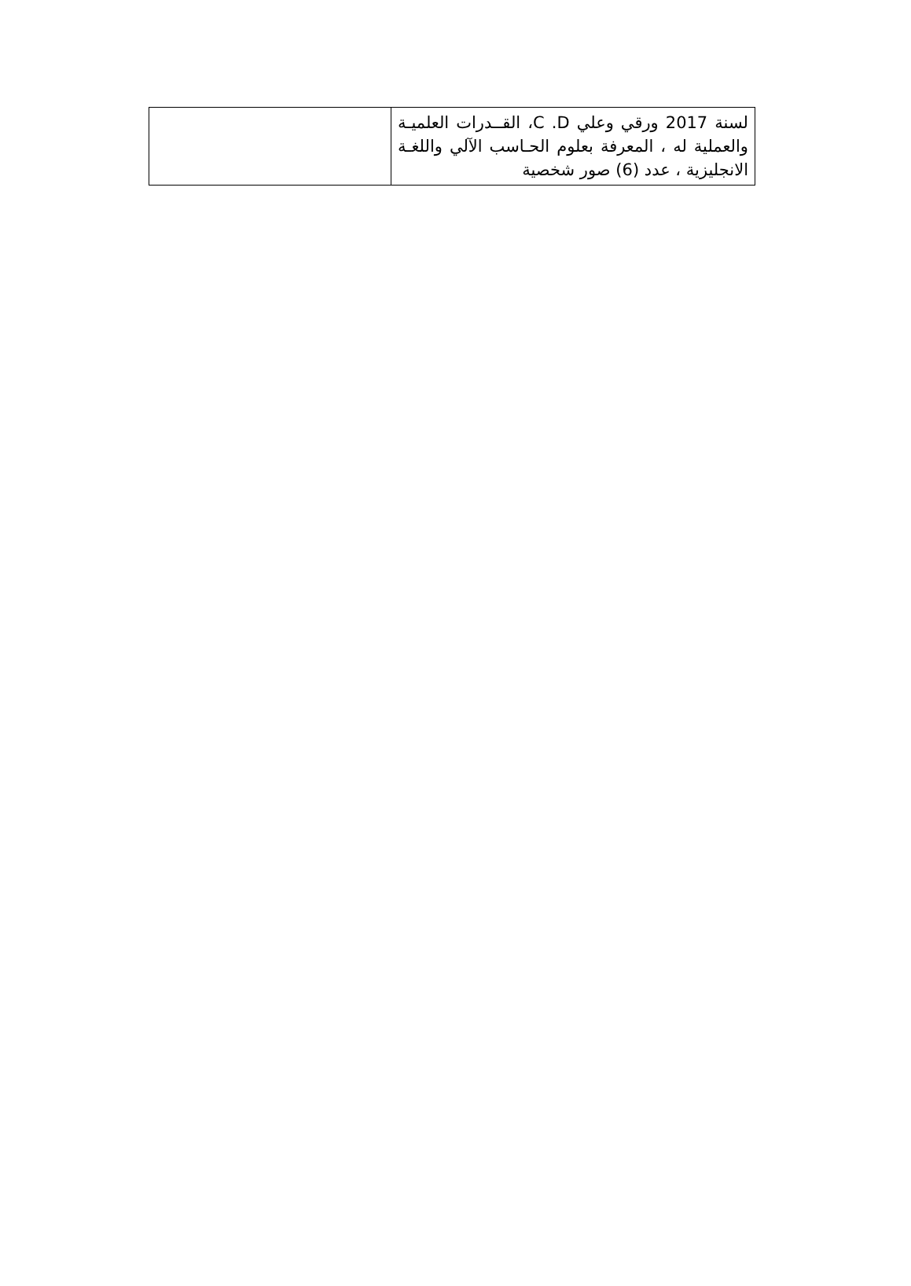| لسنة 2017 ورقي وعلي C .D، القــدرات العلميـة والعملية له ، المعرفة بعلوم الحـاسب الآلي واللغـة الانجليزية ، عدد (6) صور شخصية | |